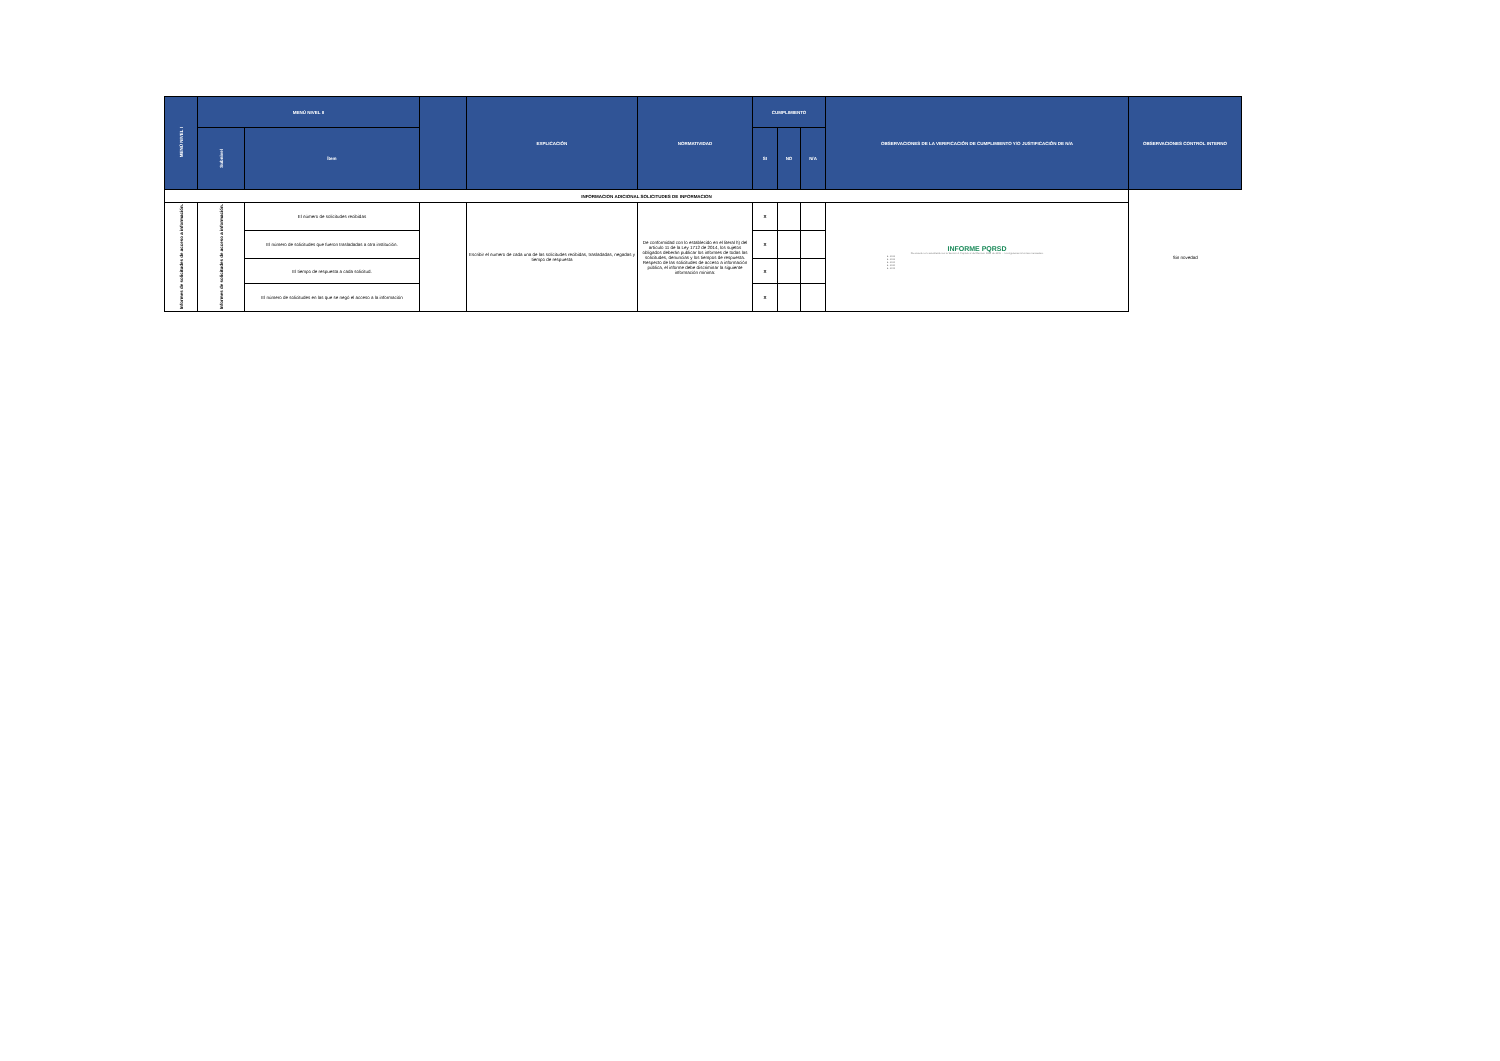| MENÚ NIVEL I | MENÚ NIVEL II | | | EXPLICACIÓN | NORMATIVIDAD | CUMPLIMIENTO | | | OBSERVACIONES DE LA VERIFICACIÓN DE CUMPLIMIENTO Y/O JUSTIFICACIÓN DE N/A | OBSERVACIONES CONTROL INTERNO |
| --- | --- | --- | --- | --- | --- | --- | --- | --- | --- | --- |
| | Subnivel | Ítem | | | | SI | NO | N/A | | |
| INFORMACION ADICIONAL SOLICITUDES DE INFORMACION | | | | | | | | | | |
| Informes de solicitudes de acceso a información. | Informes de solicitudes de acceso a información. | El número de solicitudes recibidas | | Escribir el numero de cada una de las solicitudes recibidas, trasladadas, negadas y tiempo de respuesta | De conformidad con lo establecido en el literal h) del artículo 11 de la Ley 1712 de 2014, los sujetos obligados deberán publicar los informes de todas las solicitudes, denuncias y los tiempos de respuesta. Respecto de las solicitudes de acceso a información pública, el informe debe discriminar la siguiente información mínima: | X | | | INFORME PQRSD De acuerdo a lo establecido en la Sección 1 Capítulo 2 del Decreto 1081 de 2015 ... los siguientes informes mensuales. ▸ 2023 ▸ 2022 ▸ 2021 ▸ 2020 ▸ 2019 | Sin novedad |
| | | El número de solicitudes que fueron trasladadas a otra institución. | | | | X | | | | |
| | | El tiempo de respuesta a cada solicitud. | | | | X | | | | |
| | | El número de solicitudes en las que se negó el acceso a la información | | | | X | | | | |